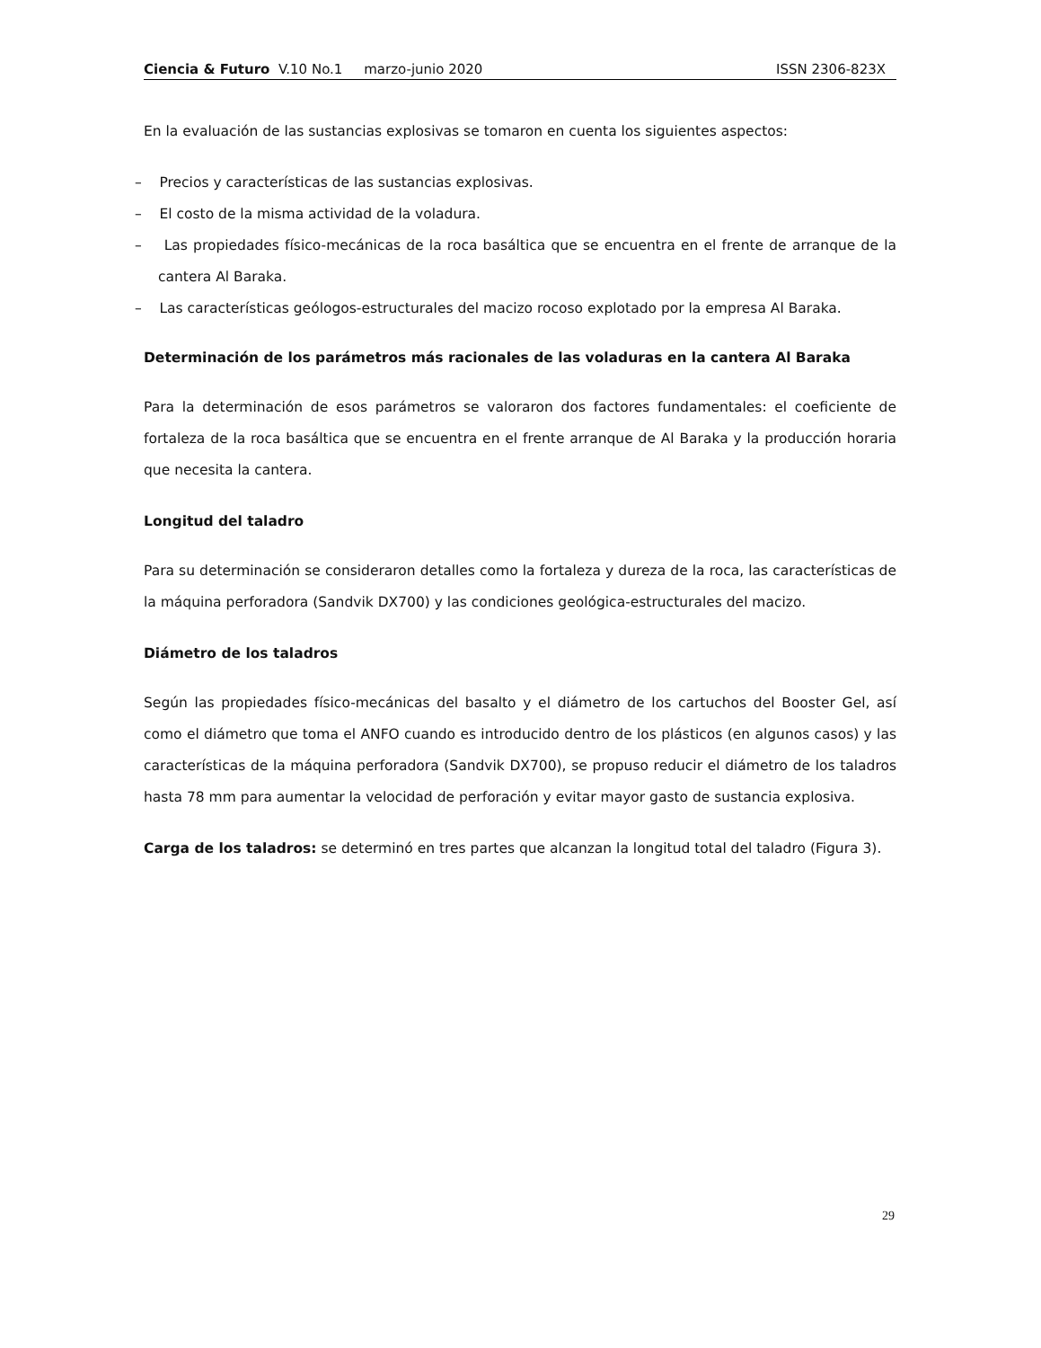Ciencia & Futuro V.10 No.1 marzo-junio 2020 ISSN 2306-823X
En la evaluación de las sustancias explosivas se tomaron en cuenta los siguientes aspectos:
– Precios y características de las sustancias explosivas.
– El costo de la misma actividad de la voladura.
– Las propiedades físico-mecánicas de la roca basáltica que se encuentra en el frente de arranque de la cantera Al Baraka.
– Las características geólogos-estructurales del macizo rocoso explotado por la empresa Al Baraka.
Determinación de los parámetros más racionales de las voladuras en la cantera Al Baraka
Para la determinación de esos parámetros se valoraron dos factores fundamentales: el coeficiente de fortaleza de la roca basáltica que se encuentra en el frente arranque de Al Baraka y la producción horaria que necesita la cantera.
Longitud del taladro
Para su determinación se consideraron detalles como la fortaleza y dureza de la roca, las características de la máquina perforadora (Sandvik DX700) y las condiciones geológica-estructurales del macizo.
Diámetro de los taladros
Según las propiedades físico-mecánicas del basalto y el diámetro de los cartuchos del Booster Gel, así como el diámetro que toma el ANFO cuando es introducido dentro de los plásticos (en algunos casos) y las características de la máquina perforadora (Sandvik DX700), se propuso reducir el diámetro de los taladros hasta 78 mm para aumentar la velocidad de perforación y evitar mayor gasto de sustancia explosiva.
Carga de los taladros: se determinó en tres partes que alcanzan la longitud total del taladro (Figura 3).
29